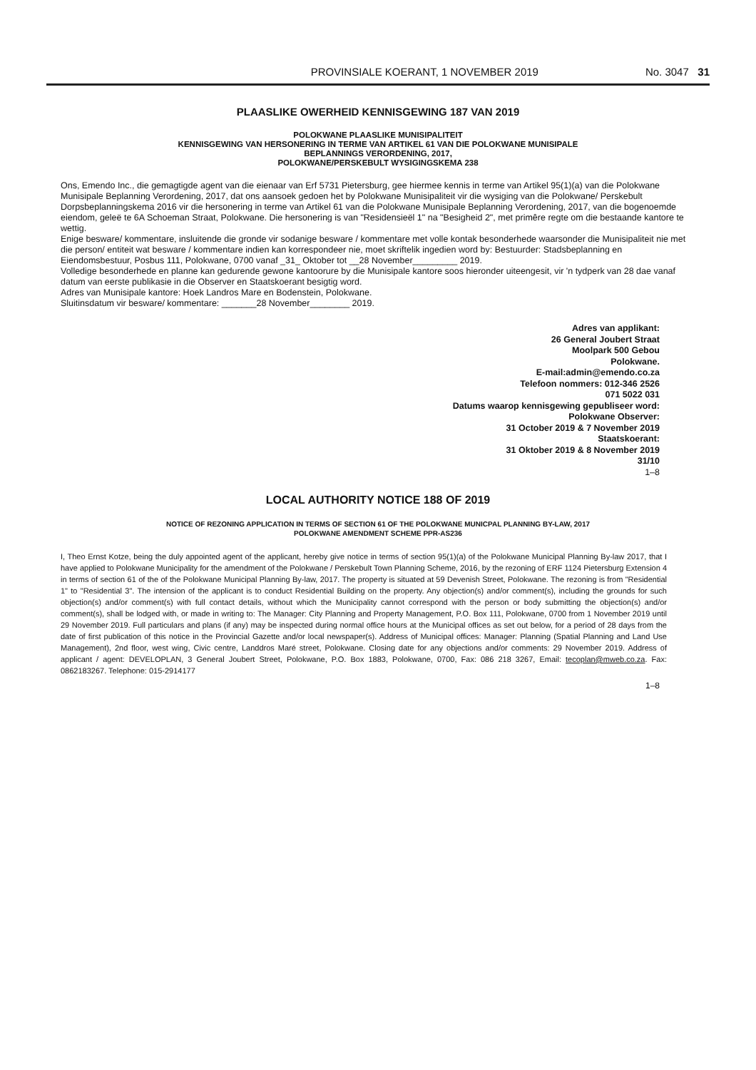PROVINSIALE KOERANT, 1 NOVEMBER 2019 No. 3047 31
PLAASLIKE OWERHEID KENNISGEWING 187 VAN 2019
POLOKWANE PLAASLIKE MUNISIPALITEIT
KENNISGEWING VAN HERSONERING IN TERME VAN ARTIKEL 61 VAN DIE POLOKWANE MUNISIPALE
BEPLANNINGS VERORDENING, 2017,
POLOKWANE/PERSKEBULT WYSIGINGSKEMA 238
Ons, Emendo Inc., die gemagtigde agent van die eienaar van Erf 5731 Pietersburg, gee hiermee kennis in terme van Artikel 95(1)(a) van die Polokwane Munisipale Beplanning Verordening, 2017, dat ons aansoek gedoen het by Polokwane Munisipaliteit vir die wysiging van die Polokwane/ Perskebult Dorpsbeplanningskema 2016 vir die hersonering in terme van Artikel 61 van die Polokwane Munisipale Beplanning Verordening, 2017, van die bogenoemde eiendom, geleë te 6A Schoeman Straat, Polokwane. Die hersonering is van "Residensieël 1" na "Besigheid 2", met primêre regte om die bestaande kantore te wettig.
Enige besware/ kommentare, insluitende die gronde vir sodanige besware / kommentare met volle kontak besonderhede waarsonder die Munisipaliteit nie met die person/ entiteit wat besware / kommentare indien kan korrespondeer nie, moet skriftelik ingedien word by: Bestuurder: Stadsbeplanning en Eiendomsbestuur, Posbus 111, Polokwane, 0700 vanaf _31_ Oktober tot __28 November_________ 2019.
Volledige besonderhede en planne kan gedurende gewone kantoorure by die Munisipale kantore soos hieronder uiteengesit, vir 'n tydperk van 28 dae vanaf datum van eerste publikasie in die Observer en Staatskoerant besigtig word.
Adres van Munisipale kantore: Hoek Landros Mare en Bodenstein, Polokwane.
Sluitinsdatum vir besware/ kommentare: _______28 November________ 2019.
Adres van applikant:
26 General Joubert Straat
Moolpark 500 Gebou
Polokwane.
E-mail:admin@emendo.co.za
Telefoon nommers: 012-346 2526
071 5022 031
Datums waarop kennisgewing gepubliseer word:
Polokwane Observer:
31 October 2019 & 7 November 2019
Staatskoerant:
31 Oktober 2019 & 8 November 2019
31/10
1–8
LOCAL AUTHORITY NOTICE 188 OF 2019
NOTICE OF REZONING APPLICATION IN TERMS OF SECTION 61 OF THE POLOKWANE MUNICPAL PLANNING BY-LAW, 2017
POLOKWANE AMENDMENT SCHEME PPR-AS236
I, Theo Ernst Kotze, being the duly appointed agent of the applicant, hereby give notice in terms of section 95(1)(a) of the Polokwane Municipal Planning By-law 2017, that I have applied to Polokwane Municipality for the amendment of the Polokwane / Perskebult Town Planning Scheme, 2016, by the rezoning of ERF 1124 Pietersburg Extension 4 in terms of section 61 of the of the Polokwane Municipal Planning By-law, 2017. The property is situated at 59 Devenish Street, Polokwane. The rezoning is from "Residential 1" to "Residential 3". The intension of the applicant is to conduct Residential Building on the property. Any objection(s) and/or comment(s), including the grounds for such objection(s) and/or comment(s) with full contact details, without which the Municipality cannot correspond with the person or body submitting the objection(s) and/or comment(s), shall be lodged with, or made in writing to: The Manager: City Planning and Property Management, P.O. Box 111, Polokwane, 0700 from 1 November 2019 until 29 November 2019. Full particulars and plans (if any) may be inspected during normal office hours at the Municipal offices as set out below, for a period of 28 days from the date of first publication of this notice in the Provincial Gazette and/or local newspaper(s). Address of Municipal offices: Manager: Planning (Spatial Planning and Land Use Management), 2nd floor, west wing, Civic centre, Landdros Maré street, Polokwane. Closing date for any objections and/or comments: 29 November 2019. Address of applicant / agent: DEVELOPLAN, 3 General Joubert Street, Polokwane, P.O. Box 1883, Polokwane, 0700, Fax: 086 218 3267, Email: tecoplan@mweb.co.za. Fax: 0862183267. Telephone: 015-2914177
1–8